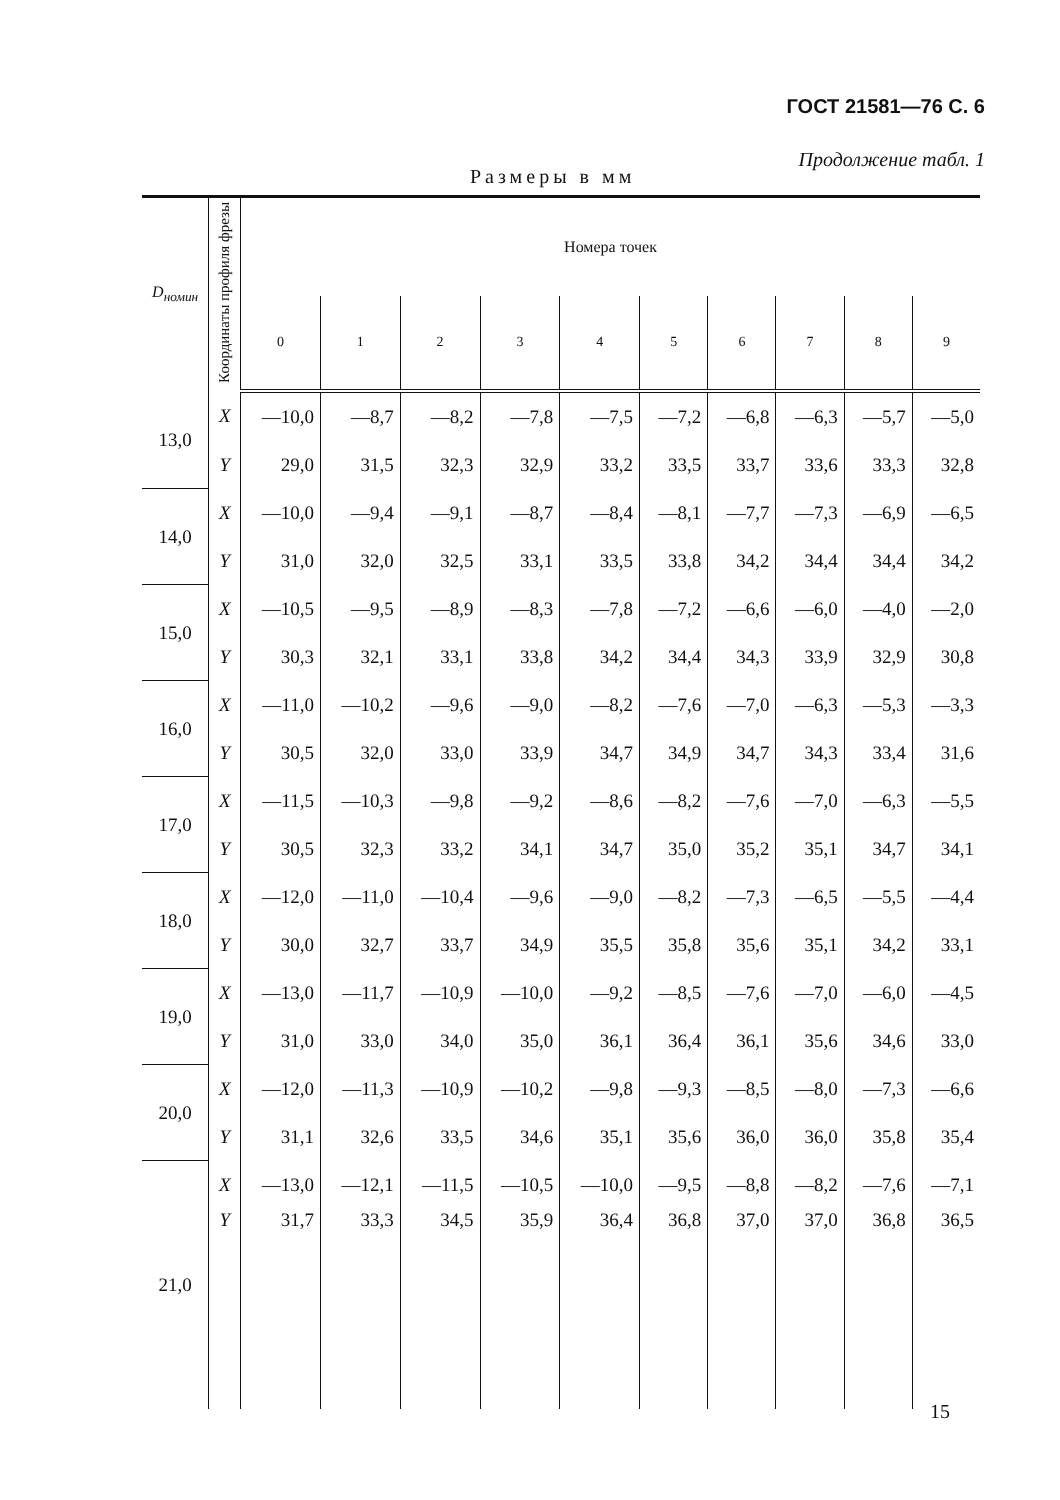ГОСТ 21581—76 С. 6
Продолжение табл. 1
Размеры в мм
| D<sub>номин</sub> | Координаты профиля фрезы | Номера точек | | | | | | | | | |
| --- | --- | --- | --- | --- | --- | --- | --- | --- | --- | --- | --- |
| | | 0 | 1 | 2 | 3 | 4 | 5 | 6 | 7 | 8 | 9 |
| 13,0 | X | —10,0 | —8,7 | —8,2 | —7,8 | —7,5 | —7,2 | —6,8 | —6,3 | —5,7 | —5,0 |
| | Y | 29,0 | 31,5 | 32,3 | 32,9 | 33,2 | 33,5 | 33,7 | 33,6 | 33,3 | 32,8 |
| 14,0 | X | —10,0 | —9,4 | —9,1 | —8,7 | —8,4 | —8,1 | —7,7 | —7,3 | —6,9 | —6,5 |
| | Y | 31,0 | 32,0 | 32,5 | 33,1 | 33,5 | 33,8 | 34,2 | 34,4 | 34,4 | 34,2 |
| 15,0 | X | —10,5 | —9,5 | —8,9 | —8,3 | —7,8 | —7,2 | —6,6 | —6,0 | —4,0 | —2,0 |
| | Y | 30,3 | 32,1 | 33,1 | 33,8 | 34,2 | 34,4 | 34,3 | 33,9 | 32,9 | 30,8 |
| 16,0 | X | —11,0 | —10,2 | —9,6 | —9,0 | —8,2 | —7,6 | —7,0 | —6,3 | —5,3 | —3,3 |
| | Y | 30,5 | 32,0 | 33,0 | 33,9 | 34,7 | 34,9 | 34,7 | 34,3 | 33,4 | 31,6 |
| 17,0 | X | —11,5 | —10,3 | —9,8 | —9,2 | —8,6 | —8,2 | —7,6 | —7,0 | —6,3 | —5,5 |
| | Y | 30,5 | 32,3 | 33,2 | 34,1 | 34,7 | 35,0 | 35,2 | 35,1 | 34,7 | 34,1 |
| 18,0 | X | —12,0 | —11,0 | —10,4 | —9,6 | —9,0 | —8,2 | —7,3 | —6,5 | —5,5 | —4,4 |
| | Y | 30,0 | 32,7 | 33,7 | 34,9 | 35,5 | 35,8 | 35,6 | 35,1 | 34,2 | 33,1 |
| 19,0 | X | —13,0 | —11,7 | —10,9 | —10,0 | —9,2 | —8,5 | —7,6 | —7,0 | —6,0 | —4,5 |
| | Y | 31,0 | 33,0 | 34,0 | 35,0 | 36,1 | 36,4 | 36,1 | 35,6 | 34,6 | 33,0 |
| 20,0 | X | —12,0 | —11,3 | —10,9 | —10,2 | —9,8 | —9,3 | —8,5 | —8,0 | —7,3 | —6,6 |
| | Y | 31,1 | 32,6 | 33,5 | 34,6 | 35,1 | 35,6 | 36,0 | 36,0 | 35,8 | 35,4 |
| 21,0 | X | —13,0 | —12,1 | —11,5 | —10,5 | —10,0 | —9,5 | —8,8 | —8,2 | —7,6 | —7,1 |
| | Y | 31,7 | 33,3 | 34,5 | 35,9 | 36,4 | 36,8 | 37,0 | 37,0 | 36,8 | 36,5 |
15